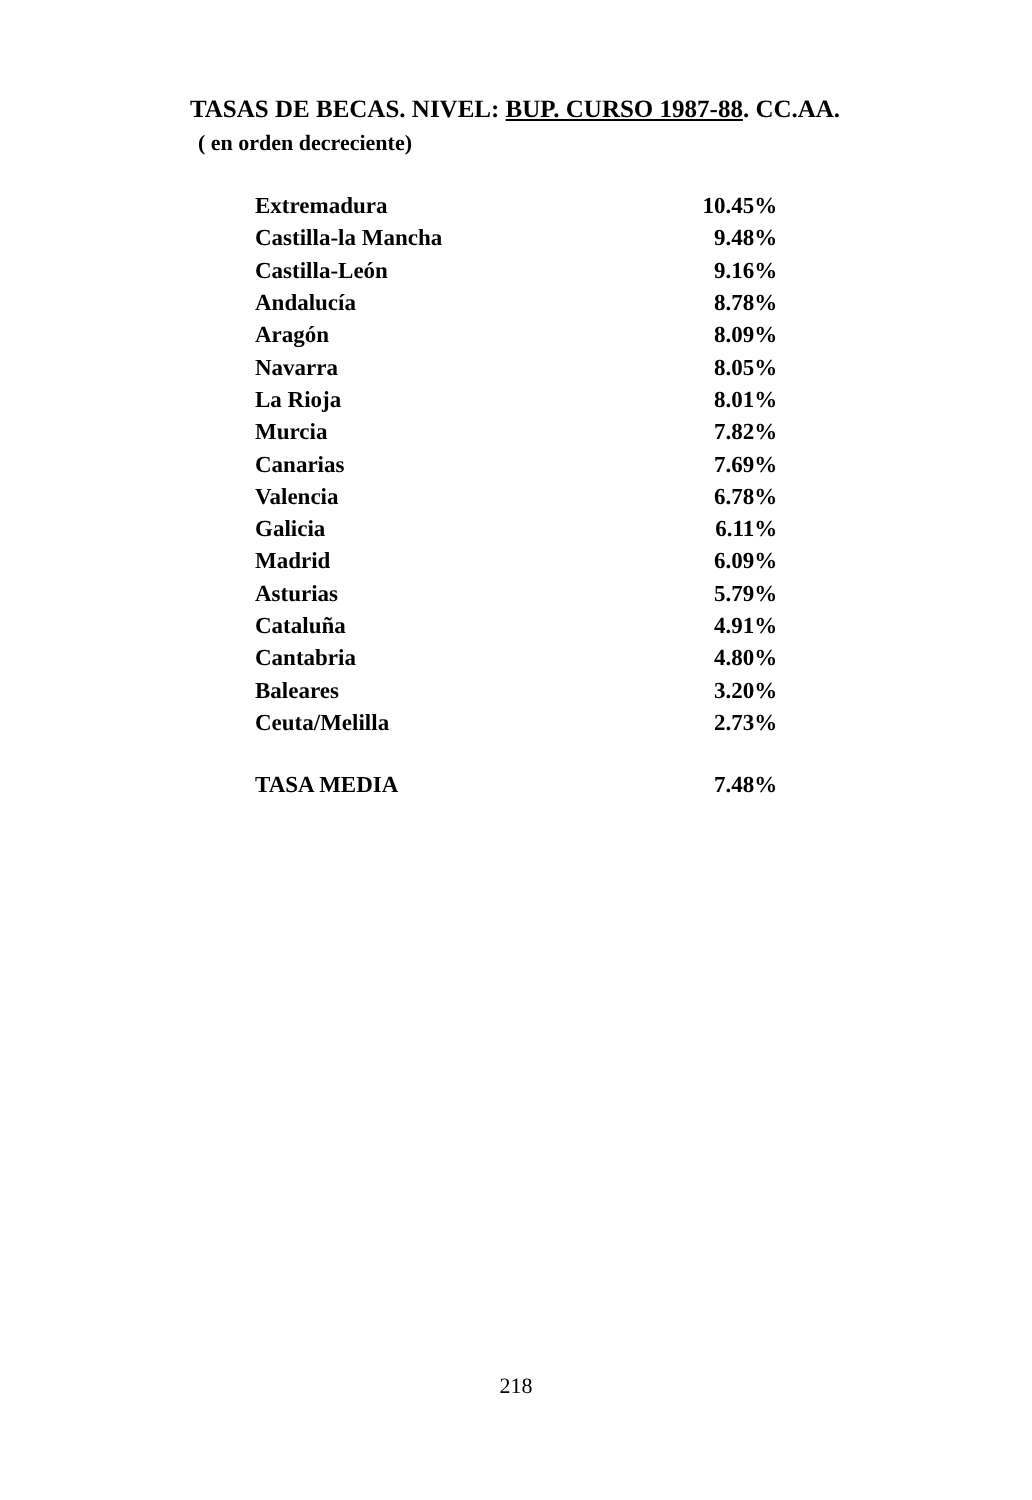TASAS DE BECAS. NIVEL: BUP. CURSO 1987-88. CC.AA.
( en orden decreciente)
| Extremadura | 10.45% |
| Castilla-la Mancha | 9.48% |
| Castilla-León | 9.16% |
| Andalucía | 8.78% |
| Aragón | 8.09% |
| Navarra | 8.05% |
| La Rioja | 8.01% |
| Murcia | 7.82% |
| Canarias | 7.69% |
| Valencia | 6.78% |
| Galicia | 6.11% |
| Madrid | 6.09% |
| Asturias | 5.79% |
| Cataluña | 4.91% |
| Cantabria | 4.80% |
| Baleares | 3.20% |
| Ceuta/Melilla | 2.73% |
| TASA MEDIA | 7.48% |
218